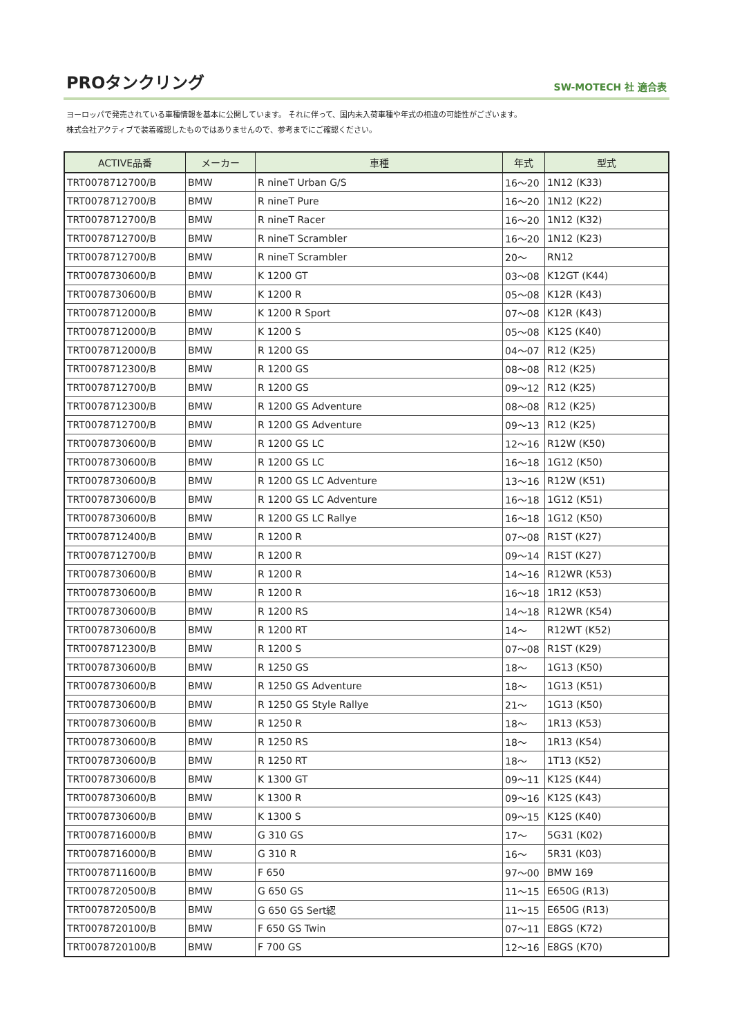PROタンクリング
SW-MOTECH 社 適合表
ヨーロッパで発売されている車種情報を基本に公開しています。 それに伴って、国内未入荷車種や年式の相違の可能性がございます。
株式会社アクティブで装着確認したものではありませんので、参考までにご確認ください。
| ACTIVE品番 | メーカー | 車種 | 年式 | 型式 |
| --- | --- | --- | --- | --- |
| TRT0078712700/B | BMW | R nineT Urban G/S | 16～20 | 1N12 (K33) |
| TRT0078712700/B | BMW | R nineT Pure | 16～20 | 1N12 (K22) |
| TRT0078712700/B | BMW | R nineT Racer | 16～20 | 1N12 (K32) |
| TRT0078712700/B | BMW | R nineT Scrambler | 16～20 | 1N12 (K23) |
| TRT0078712700/B | BMW | R nineT Scrambler | 20～ | RN12 |
| TRT0078730600/B | BMW | K 1200 GT | 03～08 | K12GT (K44) |
| TRT0078730600/B | BMW | K 1200 R | 05～08 | K12R (K43) |
| TRT0078712000/B | BMW | K 1200 R Sport | 07～08 | K12R (K43) |
| TRT0078712000/B | BMW | K 1200 S | 05～08 | K12S (K40) |
| TRT0078712000/B | BMW | R 1200 GS | 04～07 | R12 (K25) |
| TRT0078712300/B | BMW | R 1200 GS | 08～08 | R12 (K25) |
| TRT0078712700/B | BMW | R 1200 GS | 09～12 | R12 (K25) |
| TRT0078712300/B | BMW | R 1200 GS Adventure | 08～08 | R12 (K25) |
| TRT0078712700/B | BMW | R 1200 GS Adventure | 09～13 | R12 (K25) |
| TRT0078730600/B | BMW | R 1200 GS LC | 12～16 | R12W (K50) |
| TRT0078730600/B | BMW | R 1200 GS LC | 16～18 | 1G12 (K50) |
| TRT0078730600/B | BMW | R 1200 GS LC Adventure | 13～16 | R12W (K51) |
| TRT0078730600/B | BMW | R 1200 GS LC Adventure | 16～18 | 1G12 (K51) |
| TRT0078730600/B | BMW | R 1200 GS LC Rallye | 16～18 | 1G12 (K50) |
| TRT0078712400/B | BMW | R 1200 R | 07～08 | R1ST (K27) |
| TRT0078712700/B | BMW | R 1200 R | 09～14 | R1ST (K27) |
| TRT0078730600/B | BMW | R 1200 R | 14～16 | R12WR (K53) |
| TRT0078730600/B | BMW | R 1200 R | 16～18 | 1R12 (K53) |
| TRT0078730600/B | BMW | R 1200 RS | 14～18 | R12WR (K54) |
| TRT0078730600/B | BMW | R 1200 RT | 14～ | R12WT (K52) |
| TRT0078712300/B | BMW | R 1200 S | 07～08 | R1ST (K29) |
| TRT0078730600/B | BMW | R 1250 GS | 18～ | 1G13 (K50) |
| TRT0078730600/B | BMW | R 1250 GS Adventure | 18～ | 1G13 (K51) |
| TRT0078730600/B | BMW | R 1250 GS Style Rallye | 21～ | 1G13 (K50) |
| TRT0078730600/B | BMW | R 1250 R | 18～ | 1R13 (K53) |
| TRT0078730600/B | BMW | R 1250 RS | 18～ | 1R13 (K54) |
| TRT0078730600/B | BMW | R 1250 RT | 18～ | 1T13 (K52) |
| TRT0078730600/B | BMW | K 1300 GT | 09～11 | K12S (K44) |
| TRT0078730600/B | BMW | K 1300 R | 09～16 | K12S (K43) |
| TRT0078730600/B | BMW | K 1300 S | 09～15 | K12S (K40) |
| TRT0078716000/B | BMW | G 310 GS | 17～ | 5G31 (K02) |
| TRT0078716000/B | BMW | G 310 R | 16～ | 5R31 (K03) |
| TRT0078711600/B | BMW | F 650 | 97～00 | BMW 169 |
| TRT0078720500/B | BMW | G 650 GS | 11～15 | E650G (R13) |
| TRT0078720500/B | BMW | G 650 GS Sert綛 | 11～15 | E650G (R13) |
| TRT0078720100/B | BMW | F 650 GS Twin | 07～11 | E8GS (K72) |
| TRT0078720100/B | BMW | F 700 GS | 12～16 | E8GS (K70) |